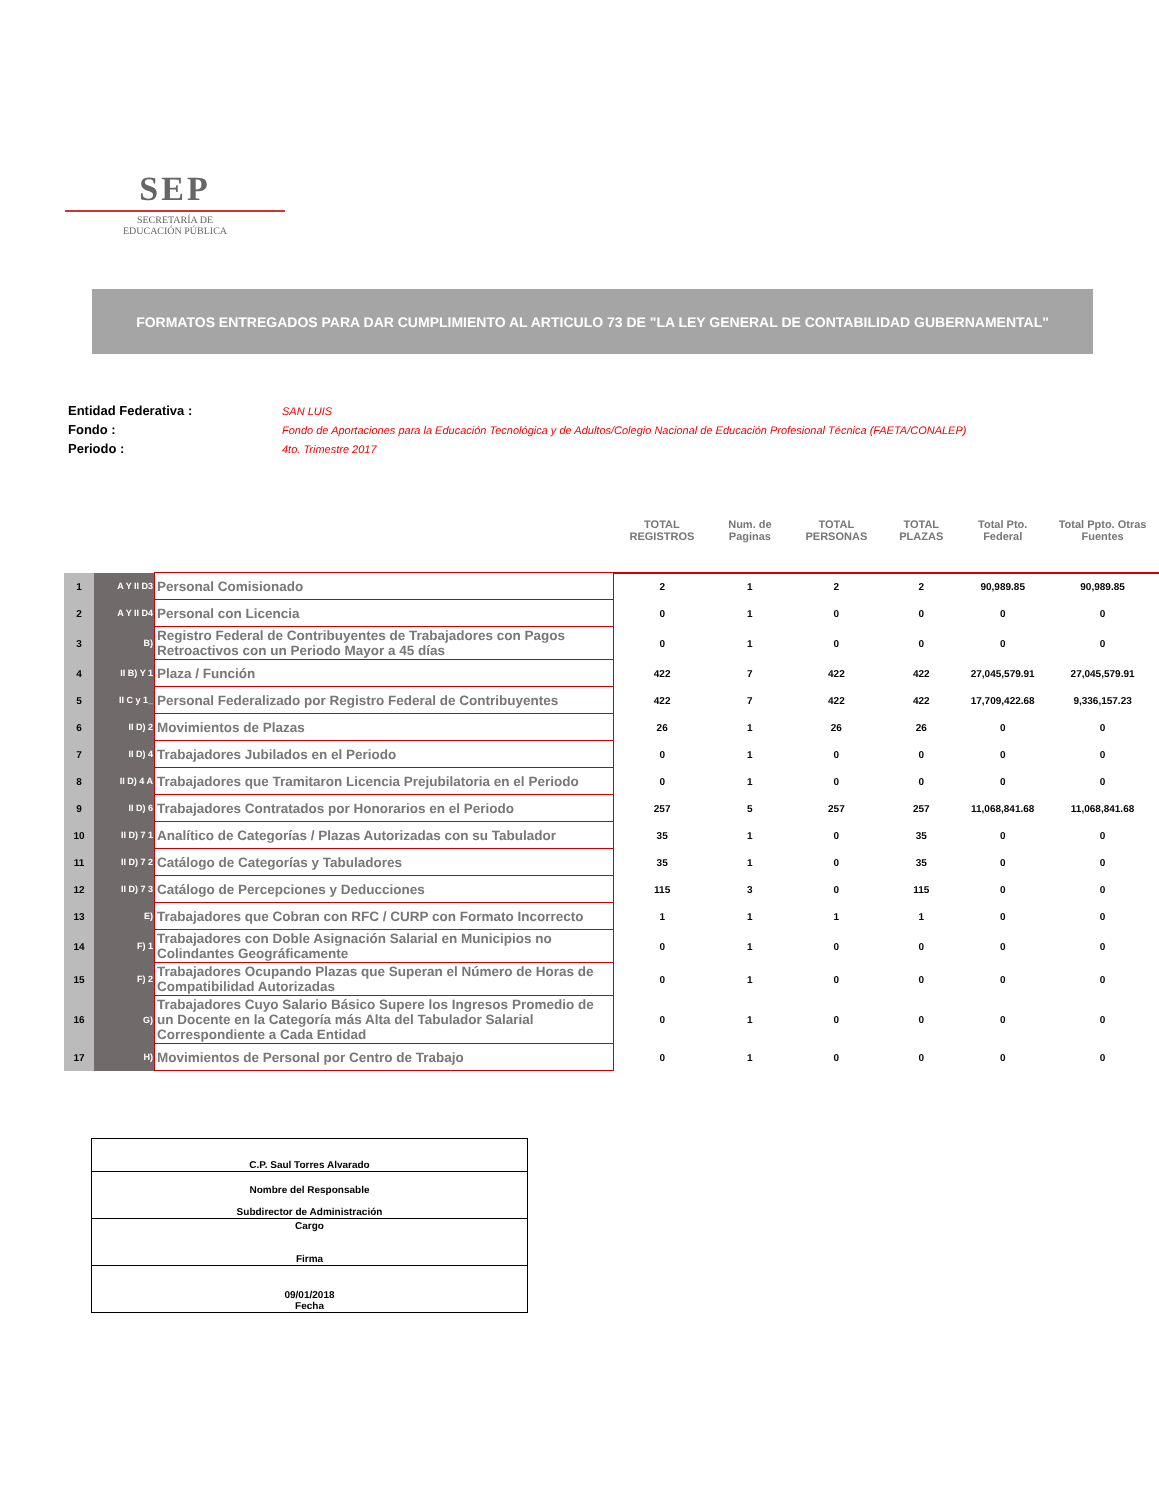SEP
SECRETARÍA DE
EDUCACIÓN PÚBLICA
FORMATOS ENTREGADOS PARA DAR CUMPLIMIENTO AL ARTICULO 73 DE "LA LEY GENERAL DE CONTABILIDAD GUBERNAMENTAL"
| Entidad Federativa : | SAN LUIS |
| Fondo : | Fondo de Aportaciones para la Educación Tecnológica y de Adultos/Colegio Nacional de Educación Profesional Técnica (FAETA/CONALEP) |
| Periodo : | 4to. Trimestre 2017 |
| | | | TOTAL REGISTROS | Num. de Paginas | TOTAL PERSONAS | TOTAL PLAZAS | Total Pto. Federal | Total Ppto. Otras Fuentes |
| --- | --- | --- | --- | --- | --- | --- | --- | --- |
| 1 | A Y II D3 | Personal Comisionado | 2 | 1 | 2 | 2 | 90,989.85 | 90,989.85 |
| 2 | A Y II D4 | Personal con Licencia | 0 | 1 | 0 | 0 | 0 | 0 |
| 3 | B) | Registro Federal de Contribuyentes de Trabajadores con Pagos Retroactivos con un Periodo Mayor a 45 días | 0 | 1 | 0 | 0 | 0 | 0 |
| 4 | II B) Y 1 | Plaza / Función | 422 | 7 | 422 | 422 | 27,045,579.91 | 27,045,579.91 |
| 5 | II C y 1_ | Personal Federalizado por Registro Federal de Contribuyentes | 422 | 7 | 422 | 422 | 17,709,422.68 | 9,336,157.23 |
| 6 | II D) 2 | Movimientos de Plazas | 26 | 1 | 26 | 26 | 0 | 0 |
| 7 | II D) 4 | Trabajadores Jubilados en el Periodo | 0 | 1 | 0 | 0 | 0 | 0 |
| 8 | II D) 4 A | Trabajadores que Tramitaron Licencia Prejubilatoria en el Periodo | 0 | 1 | 0 | 0 | 0 | 0 |
| 9 | II D) 6 | Trabajadores Contratados por Honorarios en el Periodo | 257 | 5 | 257 | 257 | 11,068,841.68 | 11,068,841.68 |
| 10 | II D) 7 1 | Analítico de Categorías / Plazas Autorizadas con su Tabulador | 35 | 1 | 0 | 35 | 0 | 0 |
| 11 | II D) 7 2 | Catálogo de Categorías y Tabuladores | 35 | 1 | 0 | 35 | 0 | 0 |
| 12 | II D) 7 3 | Catálogo de Percepciones y Deducciones | 115 | 3 | 0 | 115 | 0 | 0 |
| 13 | E) | Trabajadores que Cobran con RFC / CURP con Formato Incorrecto | 1 | 1 | 1 | 1 | 0 | 0 |
| 14 | F) 1 | Trabajadores con Doble Asignación Salarial en Municipios no Colindantes Geográficamente | 0 | 1 | 0 | 0 | 0 | 0 |
| 15 | F) 2 | Trabajadores Ocupando Plazas que Superan el Número de Horas de Compatibilidad Autorizadas | 0 | 1 | 0 | 0 | 0 | 0 |
| 16 | G) | Trabajadores Cuyo Salario Básico Supere los Ingresos Promedio de un Docente en la Categoría más Alta del Tabulador Salarial Correspondiente a Cada Entidad | 0 | 1 | 0 | 0 | 0 | 0 |
| 17 | H) | Movimientos de Personal por Centro de Trabajo | 0 | 1 | 0 | 0 | 0 | 0 |
| C.P. Saul Torres Alvarado |
| Nombre del Responsable Subdirector de Administración |
| Cargo Firma |
| 09/01/2018 Fecha |